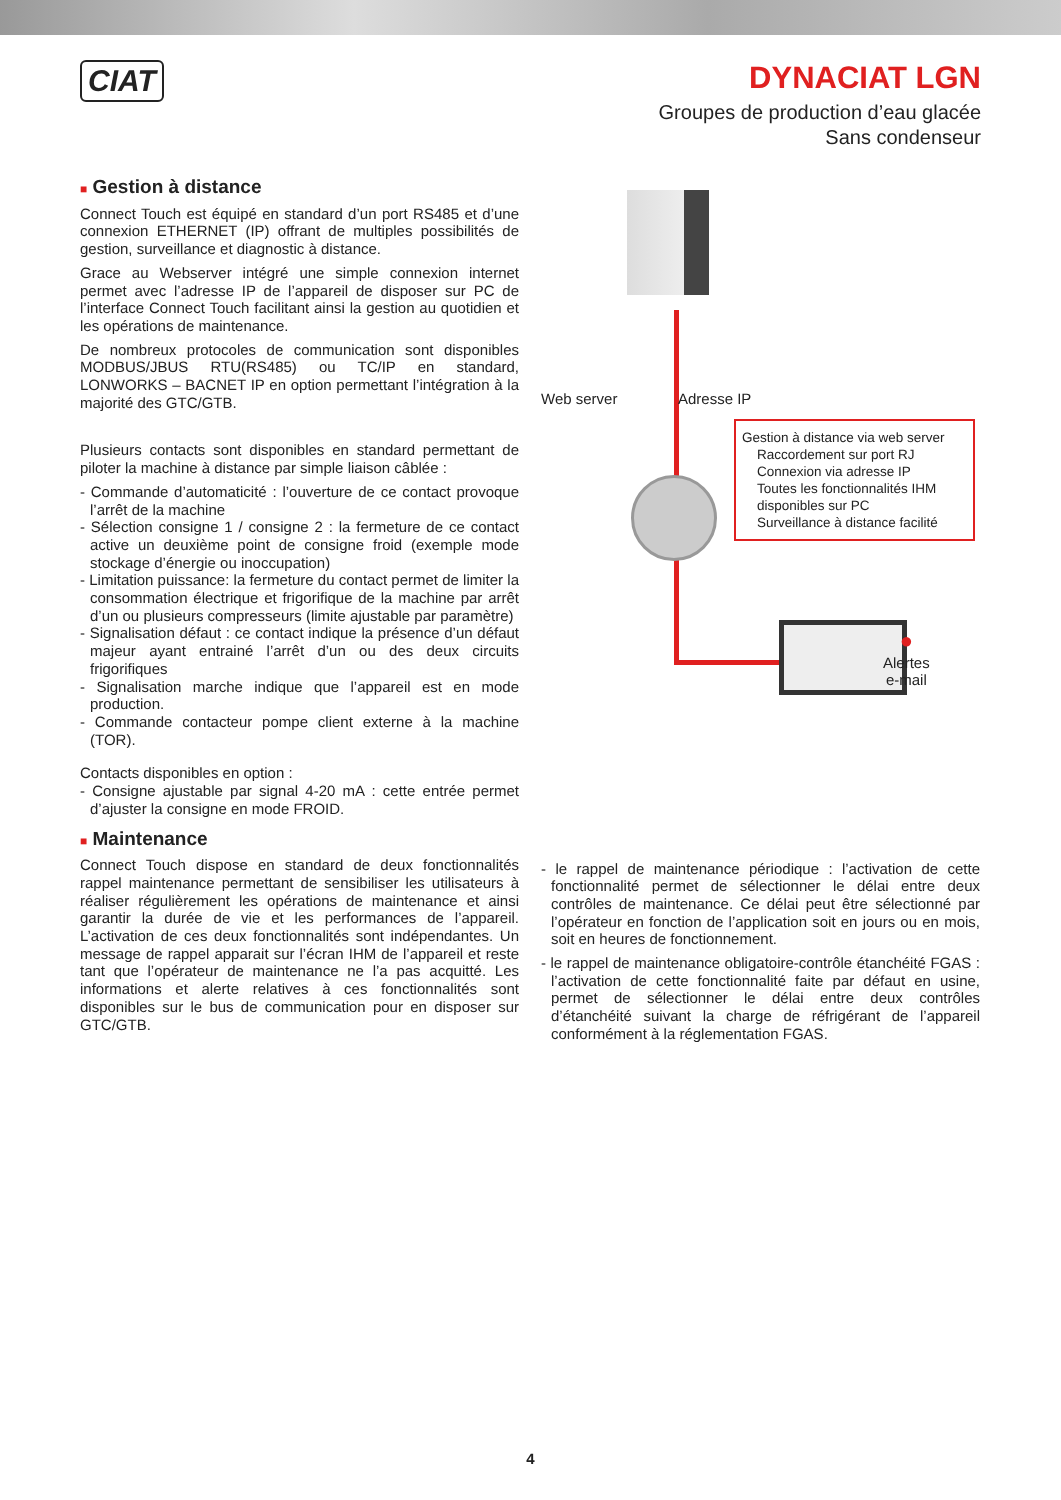CIAT
DYNACIAT LGN
Groupes de production d’eau glacée
Sans condenseur
■ Gestion à distance
Connect Touch est équipé en standard d’un port RS485 et d’une connexion ETHERNET (IP) offrant de multiples possibilités de gestion, surveillance et diagnostic à distance.
Grace au Webserver intégré une simple connexion internet permet avec l’adresse IP de l’appareil de disposer sur PC de l’interface Connect Touch facilitant ainsi la gestion au quotidien et les opérations de maintenance.
De nombreux protocoles de communication sont disponibles MODBUS/JBUS RTU(RS485) ou TC/IP en standard, LONWORKS – BACNET IP en option permettant l’intégration à la majorité des GTC/GTB.
Plusieurs contacts sont disponibles en standard permettant de piloter la machine à distance par simple liaison câblée :
- Commande d’automaticité : l’ouverture de ce contact provoque l’arrêt de la machine
- Sélection consigne 1 / consigne 2 : la fermeture de ce contact active un deuxième point de consigne froid (exemple mode stockage d’énergie ou inoccupation)
- Limitation puissance: la fermeture du contact permet de limiter la consommation électrique et frigorifique de la machine par arrêt d’un ou plusieurs compresseurs (limite ajustable par paramètre)
- Signalisation défaut : ce contact indique la présence d’un défaut majeur ayant entrainé l’arrêt d’un ou des deux circuits frigorifiques
- Signalisation marche indique que l’appareil est en mode production.
- Commande contacteur pompe client externe à la machine (TOR).
Contacts disponibles en option :
- Consigne ajustable par signal 4-20 mA : cette entrée permet d’ajuster la consigne en mode FROID.
Web server Adresse IP
Gestion à distance via web server
Raccordement sur port RJ
Connexion via adresse IP
Toutes les fonctionnalités IHM disponibles sur PC
Surveillance à distance facilité
●
Alertes
e-mail
■ Maintenance
Connect Touch dispose en standard de deux fonctionnalités rappel maintenance permettant de sensibiliser les utilisateurs à réaliser régulièrement les opérations de maintenance et ainsi garantir la durée de vie et les performances de l’appareil. L’activation de ces deux fonctionnalités sont indépendantes. Un message de rappel apparait sur l’écran IHM de l’appareil et reste tant que l’opérateur de maintenance ne l’a pas acquitté. Les informations et alerte relatives à ces fonctionnalités sont disponibles sur le bus de communication pour en disposer sur GTC/GTB.
- le rappel de maintenance périodique : l’activation de cette fonctionnalité permet de sélectionner le délai entre deux contrôles de maintenance. Ce délai peut être sélectionné par l’opérateur en fonction de l’application soit en jours ou en mois, soit en heures de fonctionnement.
- le rappel de maintenance obligatoire-contrôle étanchéité FGAS : l’activation de cette fonctionnalité faite par défaut en usine, permet de sélectionner le délai entre deux contrôles d’étanchéité suivant la charge de réfrigérant de l’appareil conformément à la réglementation FGAS.
4